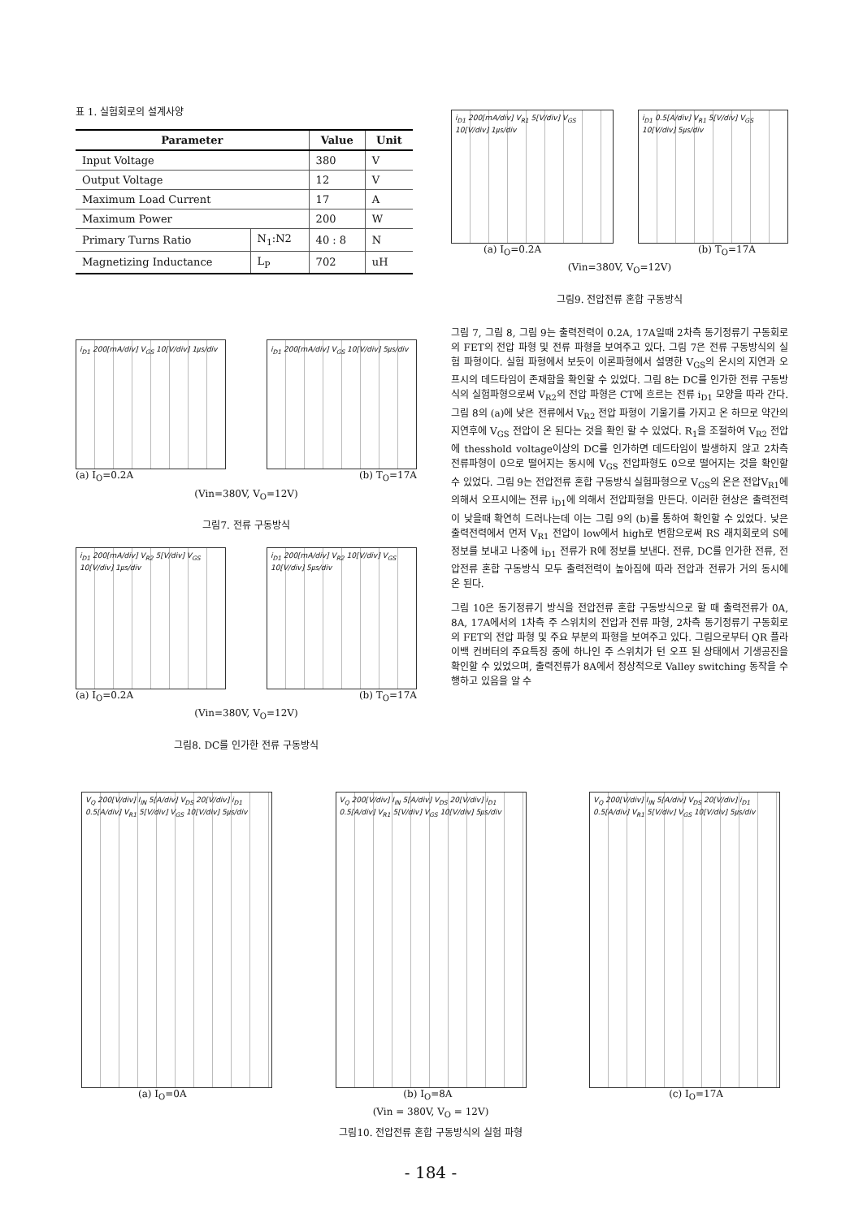표 1. 실험회로의 설계사양
| Parameter | | Value | Unit |
| --- | --- | --- | --- |
| Input Voltage | | 380 | V |
| Output Voltage | | 12 | V |
| Maximum Load Current | | 17 | A |
| Maximum Power | | 200 | W |
| Primary Turns Ratio | N<sub>1</sub>:N2 | 40 : 8 | N |
| Magnetizing Inductance | L<sub>P</sub> | 702 | uH |
i<sub>D1</sub> 200[mA/div] V<sub>GS</sub> 10[V/div] 1㎲/div
i<sub>D1</sub> 200[mA/div] V<sub>GS</sub> 10[V/div] 5㎲/div
(a) I<sub>O</sub>=0.2A (b) T<sub>O</sub>=17A
(Vin=380V, V<sub>O</sub>=12V)
그림7. 전류 구동방식
i<sub>D1</sub> 200[mA/div] V<sub>R2</sub> 5[V/div] V<sub>GS</sub> 10[V/div] 1㎲/div
i<sub>D1</sub> 200[mA/div] V<sub>R2</sub> 10[V/div] V<sub>GS</sub> 10[V/div] 5㎲/div
(a) I<sub>O</sub>=0.2A (b) T<sub>O</sub>=17A
(Vin=380V, V<sub>O</sub>=12V)
그림8. DC를 인가한 전류 구동방식
i<sub>D1</sub> 200[mA/div] V<sub>R1</sub> 5[V/div] V<sub>GS</sub> 10[V/div] 1㎲/div
i<sub>D1</sub> 0.5[A/div] V<sub>R1</sub> 5[V/div] V<sub>GS</sub> 10[V/div] 5㎲/div
(a) I<sub>O</sub>=0.2A (b) T<sub>O</sub>=17A
(Vin=380V, V<sub>O</sub>=12V)
그림9. 전압전류 혼합 구동방식
그림 7, 그림 8, 그림 9는 출력전력이 0.2A, 17A일때 2차측 동기정류기 구동회로의 FET의 전압 파형 및 전류 파형을 보여주고 있다. 그림 7은 전류 구동방식의 실험 파형이다. 실험 파형에서 보듯이 이론파형에서 설명한 V<sub>GS</sub>의 온시의 지연과 오프시의 데드타임이 존재함을 확인할 수 있었다. 그림 8는 DC를 인가한 전류 구동방식의 실험파형으로써 V<sub>R2</sub>의 전압 파형은 CT에 흐르는 전류 i<sub>D1</sub> 모양을 따라 간다. 그림 8의 (a)에 낮은 전류에서 V<sub>R2</sub> 전압 파형이 기울기를 가지고 온 하므로 약간의 지연후에 V<sub>GS</sub> 전압이 온 된다는 것을 확인 할 수 있었다. R<sub>1</sub>을 조절하여 V<sub>R2</sub> 전압에 thesshold voltage이상의 DC를 인가하면 데드타임이 발생하지 않고 2차측 전류파형이 0으로 떨어지는 동시에 V<sub>GS</sub> 전압파형도 0으로 떨어지는 것을 확인할 수 있었다. 그림 9는 전압전류 혼합 구동방식 실험파형으로 V<sub>GS</sub>의 온은 전압V<sub>R1</sub>에 의해서 오프시에는 전류 i<sub>D1</sub>에 의해서 전압파형을 만든다. 이러한 현상은 출력전력이 낮을때 확연히 드러나는데 이는 그림 9의 (b)를 통하여 확인할 수 있었다. 낮은 출력전력에서 먼저 V<sub>R1</sub> 전압이 low에서 high로 변함으로써 RS 래치회로의 S에 정보를 보내고 나중에 i<sub>D1</sub> 전류가 R에 정보를 보낸다. 전류, DC를 인가한 전류, 전압전류 혼합 구동방식 모두 출력전력이 높아짐에 따라 전압과 전류가 거의 동시에 온 된다.
그림 10은 동기정류기 방식을 전압전류 혼합 구동방식으로 할 때 출력전류가 0A, 8A, 17A에서의 1차측 주 스위치의 전압과 전류 파형, 2차측 동기정류기 구동회로의 FET의 전압 파형 및 주요 부분의 파형을 보여주고 있다. 그림으로부터 QR 플라이백 컨버터의 주요특징 중에 하나인 주 스위치가 턴 오프 된 상태에서 기생공진을 확인할 수 있었으며, 출력전류가 8A에서 정상적으로 Valley switching 동작을 수행하고 있음을 알 수
V<sub>Q</sub> 200[V/div] I<sub>IN</sub> 5[A/div] V<sub>DS</sub> 20[V/div] i<sub>D1</sub> 0.5[A/div] V<sub>R1</sub> 5[V/div] V<sub>GS</sub> 10[V/div] 5㎲/div
V<sub>Q</sub> 200[V/div] I<sub>IN</sub> 5[A/div] V<sub>DS</sub> 20[V/div] i<sub>D1</sub> 0.5[A/div] V<sub>R1</sub> 5[V/div] V<sub>GS</sub> 10[V/div] 5㎲/div
V<sub>Q</sub> 200[V/div] I<sub>IN</sub> 5[A/div] V<sub>DS</sub> 20[V/div] i<sub>D1</sub> 0.5[A/div] V<sub>R1</sub> 5[V/div] V<sub>GS</sub> 10[V/div] 5㎲/div
(a) I<sub>O</sub>=0A (b) I<sub>O</sub>=8A (c) I<sub>O</sub>=17A
(Vin = 380V, V<sub>O</sub> = 12V)
그림10. 전압전류 혼합 구동방식의 실험 파형
- 184 -